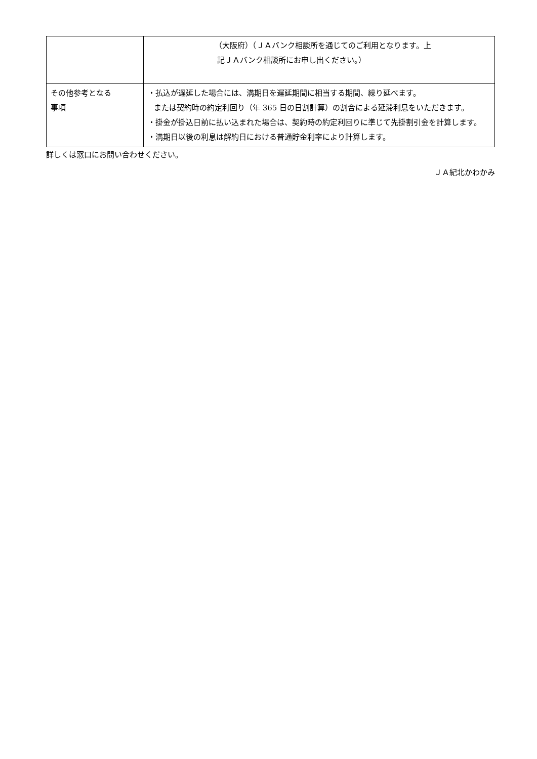| | （大阪府）（ＪＡバンク相談所を通じてのご利用となります。上 記ＪＡバンク相談所にお申し出ください。） |
| その他参考となる 事項 | ・払込が遅延した場合には、満期日を遅延期間に相当する期間、繰り延べます。 または契約時の約定利回り（年 365 日の日割計算）の割合による延滞利息をいただきます。 ・掛金が掛込日前に払い込まれた場合は、契約時の約定利回りに準じて先掛割引金を計算します。 ・満期日以後の利息は解約日における普通貯金利率により計算します。 |
詳しくは窓口にお問い合わせください。
ＪＡ紀北かわかみ